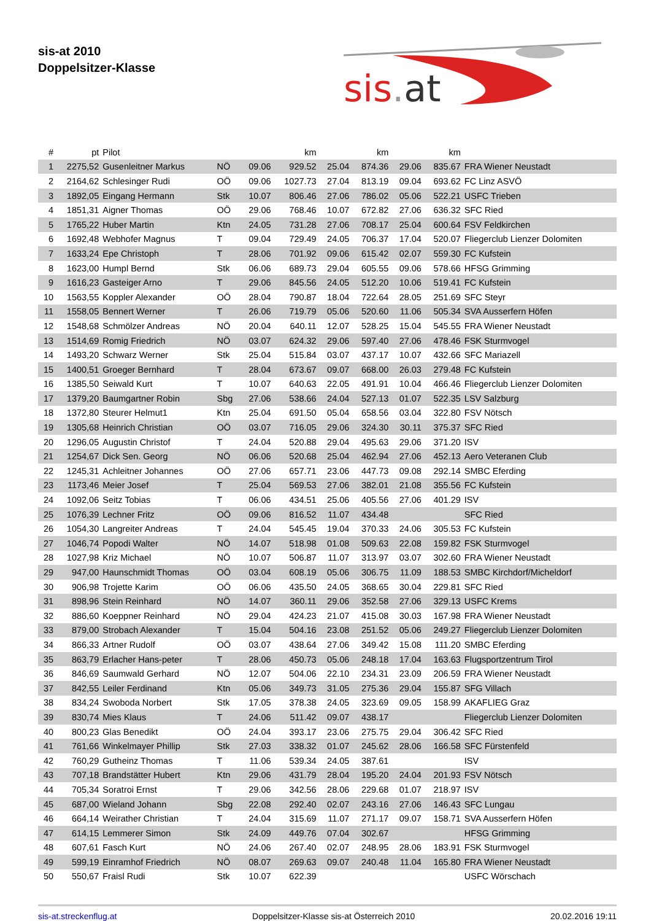sis-at 2010
Doppelsitzer-Klasse
sis.at
| # | pt | Pilot | | | km | | km | | km | |
| --- | --- | --- | --- | --- | --- | --- | --- | --- | --- | --- |
| 1 | 2275,52 | Gusenleitner Markus | NÖ | 09.06 | 929.52 | 25.04 | 874.36 | 29.06 | 835.67 | FRA Wiener Neustadt |
| 2 | 2164,62 | Schlesinger Rudi | OÖ | 09.06 | 1027.73 | 27.04 | 813.19 | 09.04 | 693.62 | FC Linz ASVÖ |
| 3 | 1892,05 | Eingang Hermann | Stk | 10.07 | 806.46 | 27.06 | 786.02 | 05.06 | 522.21 | USFC Trieben |
| 4 | 1851,31 | Aigner Thomas | OÖ | 29.06 | 768.46 | 10.07 | 672.82 | 27.06 | 636.32 | SFC Ried |
| 5 | 1765,22 | Huber Martin | Ktn | 24.05 | 731.28 | 27.06 | 708.17 | 25.04 | 600.64 | FSV Feldkirchen |
| 6 | 1692,48 | Webhofer Magnus | T | 09.04 | 729.49 | 24.05 | 706.37 | 17.04 | 520.07 | Fliegerclub Lienzer Dolomiten |
| 7 | 1633,24 | Epe Christoph | T | 28.06 | 701.92 | 09.06 | 615.42 | 02.07 | 559.30 | FC Kufstein |
| 8 | 1623,00 | Humpl Bernd | Stk | 06.06 | 689.73 | 29.04 | 605.55 | 09.06 | 578.66 | HFSG Grimming |
| 9 | 1616,23 | Gasteiger Arno | T | 29.06 | 845.56 | 24.05 | 512.20 | 10.06 | 519.41 | FC Kufstein |
| 10 | 1563,55 | Koppler Alexander | OÖ | 28.04 | 790.87 | 18.04 | 722.64 | 28.05 | 251.69 | SFC Steyr |
| 11 | 1558,05 | Bennert Werner | T | 26.06 | 719.79 | 05.06 | 520.60 | 11.06 | 505.34 | SVA Ausserfern Höfen |
| 12 | 1548,68 | Schmölzer Andreas | NÖ | 20.04 | 640.11 | 12.07 | 528.25 | 15.04 | 545.55 | FRA Wiener Neustadt |
| 13 | 1514,69 | Romig Friedrich | NÖ | 03.07 | 624.32 | 29.06 | 597.40 | 27.06 | 478.46 | FSK Sturmvogel |
| 14 | 1493,20 | Schwarz Werner | Stk | 25.04 | 515.84 | 03.07 | 437.17 | 10.07 | 432.66 | SFC Mariazell |
| 15 | 1400,51 | Groeger Bernhard | T | 28.04 | 673.67 | 09.07 | 668.00 | 26.03 | 279.48 | FC Kufstein |
| 16 | 1385,50 | Seiwald Kurt | T | 10.07 | 640.63 | 22.05 | 491.91 | 10.04 | 466.46 | Fliegerclub Lienzer Dolomiten |
| 17 | 1379,20 | Baumgartner Robin | Sbg | 27.06 | 538.66 | 24.04 | 527.13 | 01.07 | 522.35 | LSV Salzburg |
| 18 | 1372,80 | Steurer Helmut1 | Ktn | 25.04 | 691.50 | 05.04 | 658.56 | 03.04 | 322.80 | FSV Nötsch |
| 19 | 1305,68 | Heinrich Christian | OÖ | 03.07 | 716.05 | 29.06 | 324.30 | 30.11 | 375.37 | SFC Ried |
| 20 | 1296,05 | Augustin Christof | T | 24.04 | 520.88 | 29.04 | 495.63 | 29.06 | 371.20 | ISV |
| 21 | 1254,67 | Dick Sen. Georg | NÖ | 06.06 | 520.68 | 25.04 | 462.94 | 27.06 | 452.13 | Aero Veteranen Club |
| 22 | 1245,31 | Achleitner Johannes | OÖ | 27.06 | 657.71 | 23.06 | 447.73 | 09.08 | 292.14 | SMBC Eferding |
| 23 | 1173,46 | Meier Josef | T | 25.04 | 569.53 | 27.06 | 382.01 | 21.08 | 355.56 | FC Kufstein |
| 24 | 1092,06 | Seitz Tobias | T | 06.06 | 434.51 | 25.06 | 405.56 | 27.06 | 401.29 | ISV |
| 25 | 1076,39 | Lechner Fritz | OÖ | 09.06 | 816.52 | 11.07 | 434.48 | | | SFC Ried |
| 26 | 1054,30 | Langreiter Andreas | T | 24.04 | 545.45 | 19.04 | 370.33 | 24.06 | 305.53 | FC Kufstein |
| 27 | 1046,74 | Popodi Walter | NÖ | 14.07 | 518.98 | 01.08 | 509.63 | 22.08 | 159.82 | FSK Sturmvogel |
| 28 | 1027,98 | Kriz Michael | NÖ | 10.07 | 506.87 | 11.07 | 313.97 | 03.07 | 302.60 | FRA Wiener Neustadt |
| 29 | 947,00 | Haunschmidt Thomas | OÖ | 03.04 | 608.19 | 05.06 | 306.75 | 11.09 | 188.53 | SMBC Kirchdorf/Micheldorf |
| 30 | 906,98 | Trojette Karim | OÖ | 06.06 | 435.50 | 24.05 | 368.65 | 30.04 | 229.81 | SFC Ried |
| 31 | 898,96 | Stein Reinhard | NÖ | 14.07 | 360.11 | 29.06 | 352.58 | 27.06 | 329.13 | USFC Krems |
| 32 | 886,60 | Koeppner Reinhard | NÖ | 29.04 | 424.23 | 21.07 | 415.08 | 30.03 | 167.98 | FRA Wiener Neustadt |
| 33 | 879,00 | Strobach Alexander | T | 15.04 | 504.16 | 23.08 | 251.52 | 05.06 | 249.27 | Fliegerclub Lienzer Dolomiten |
| 34 | 866,33 | Artner Rudolf | OÖ | 03.07 | 438.64 | 27.06 | 349.42 | 15.08 | 111.20 | SMBC Eferding |
| 35 | 863,79 | Erlacher Hans-peter | T | 28.06 | 450.73 | 05.06 | 248.18 | 17.04 | 163.63 | Flugsportzentrum Tirol |
| 36 | 846,69 | Saumwald Gerhard | NÖ | 12.07 | 504.06 | 22.10 | 234.31 | 23.09 | 206.59 | FRA Wiener Neustadt |
| 37 | 842,55 | Leiler Ferdinand | Ktn | 05.06 | 349.73 | 31.05 | 275.36 | 29.04 | 155.87 | SFG Villach |
| 38 | 834,24 | Swoboda Norbert | Stk | 17.05 | 378.38 | 24.05 | 323.69 | 09.05 | 158.99 | AKAFLIEG Graz |
| 39 | 830,74 | Mies Klaus | T | 24.06 | 511.42 | 09.07 | 438.17 | | | Fliegerclub Lienzer Dolomiten |
| 40 | 800,23 | Glas Benedikt | OÖ | 24.04 | 393.17 | 23.06 | 275.75 | 29.04 | 306.42 | SFC Ried |
| 41 | 761,66 | Winkelmayer Phillip | Stk | 27.03 | 338.32 | 01.07 | 245.62 | 28.06 | 166.58 | SFC Fürstenfeld |
| 42 | 760,29 | Gutheinz Thomas | T | 11.06 | 539.34 | 24.05 | 387.61 | | | ISV |
| 43 | 707,18 | Brandstätter Hubert | Ktn | 29.06 | 431.79 | 28.04 | 195.20 | 24.04 | 201.93 | FSV Nötsch |
| 44 | 705,34 | Soratroi Ernst | T | 29.06 | 342.56 | 28.06 | 229.68 | 01.07 | 218.97 | ISV |
| 45 | 687,00 | Wieland Johann | Sbg | 22.08 | 292.40 | 02.07 | 243.16 | 27.06 | 146.43 | SFC Lungau |
| 46 | 664,14 | Weirather Christian | T | 24.04 | 315.69 | 11.07 | 271.17 | 09.07 | 158.71 | SVA Ausserfern Höfen |
| 47 | 614,15 | Lemmerer Simon | Stk | 24.09 | 449.76 | 07.04 | 302.67 | | | HFSG Grimming |
| 48 | 607,61 | Fasch Kurt | NÖ | 24.06 | 267.40 | 02.07 | 248.95 | 28.06 | 183.91 | FSK Sturmvogel |
| 49 | 599,19 | Einramhof Friedrich | NÖ | 08.07 | 269.63 | 09.07 | 240.48 | 11.04 | 165.80 | FRA Wiener Neustadt |
| 50 | 550,67 | Fraisl Rudi | Stk | 10.07 | 622.39 | | | | | USFC Wörschach |
sis-at.streckenflug.at Doppelsitzer-Klasse sis-at Österreich 2010 20.02.2016 19:11